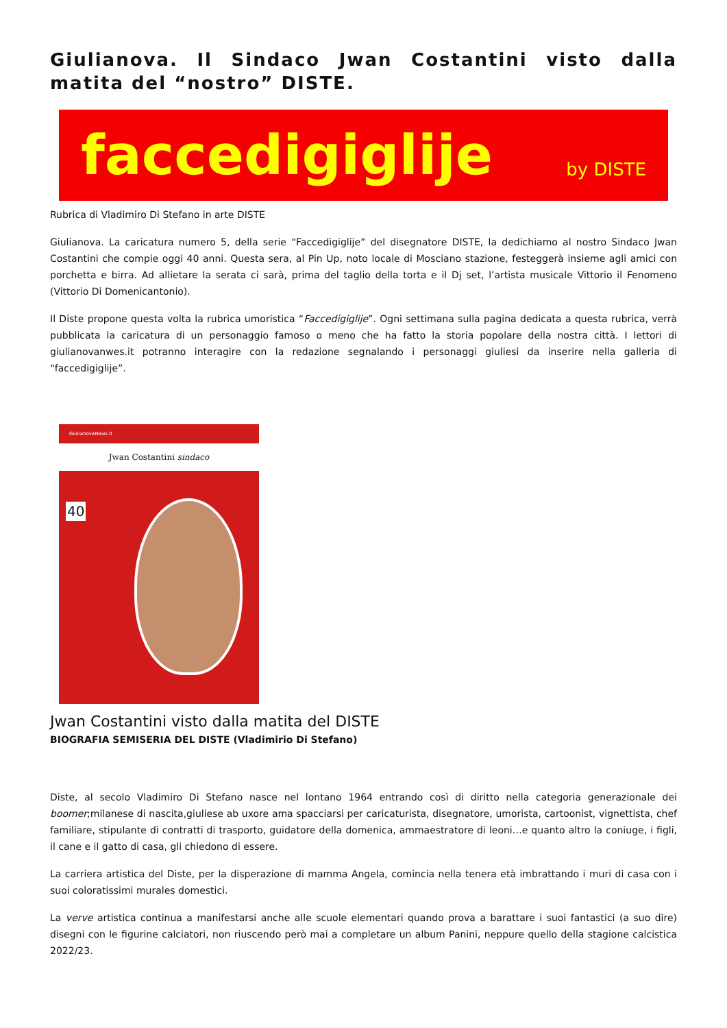Giulianova. Il Sindaco Jwan Costantini visto dalla matita del “nostro” DISTE.
faccedigiglije by DISTE
Rubrica di Vladimiro Di Stefano in arte DISTE
Giulianova. La caricatura numero 5, della serie “Faccedigiglije” del disegnatore DISTE, la dedichiamo al nostro Sindaco Jwan Costantini che compie oggi 40 anni. Questa sera, al Pin Up, noto locale di Mosciano stazione, festeggerà insieme agli amici con porchetta e birra. Ad allietare la serata ci sarà, prima del taglio della torta e il Dj set, l’artista musicale Vittorio il Fenomeno (Vittorio Di Domenicantonio).
Il Diste propone questa volta la rubrica umoristica “Faccedigiglije”. Ogni settimana sulla pagina dedicata a questa rubrica, verrà pubblicata la caricatura di un personaggio famoso o meno che ha fatto la storia popolare della nostra città. I lettori di giulianovanwes.it potranno interagire con la redazione segnalando i personaggi giuliesi da inserire nella galleria di “faccedigiglije”.
GiulianovaNews.it
Jwan Costantini sindaco
40
Jwan Costantini visto dalla matita del DISTE
BIOGRAFIA SEMISERIA DEL DISTE (Vladimirio Di Stefano)
Diste, al secolo Vladimiro Di Stefano nasce nel lontano 1964 entrando così di diritto nella categoria generazionale dei boomer;milanese di nascita,giuliese ab uxore ama spacciarsi per caricaturista, disegnatore, umorista, cartoonist, vignettista, chef familiare, stipulante di contratti di trasporto, guidatore della domenica, ammaestratore di leoni…e quanto altro la coniuge, i figli, il cane e il gatto di casa, gli chiedono di essere.
La carriera artistica del Diste, per la disperazione di mamma Angela, comincia nella tenera età imbrattando i muri di casa con i suoi coloratissimi murales domestici.
La verve artistica continua a manifestarsi anche alle scuole elementari quando prova a barattare i suoi fantastici (a suo dire) disegni con le figurine calciatori, non riuscendo però mai a completare un album Panini, neppure quello della stagione calcistica 2022/23.